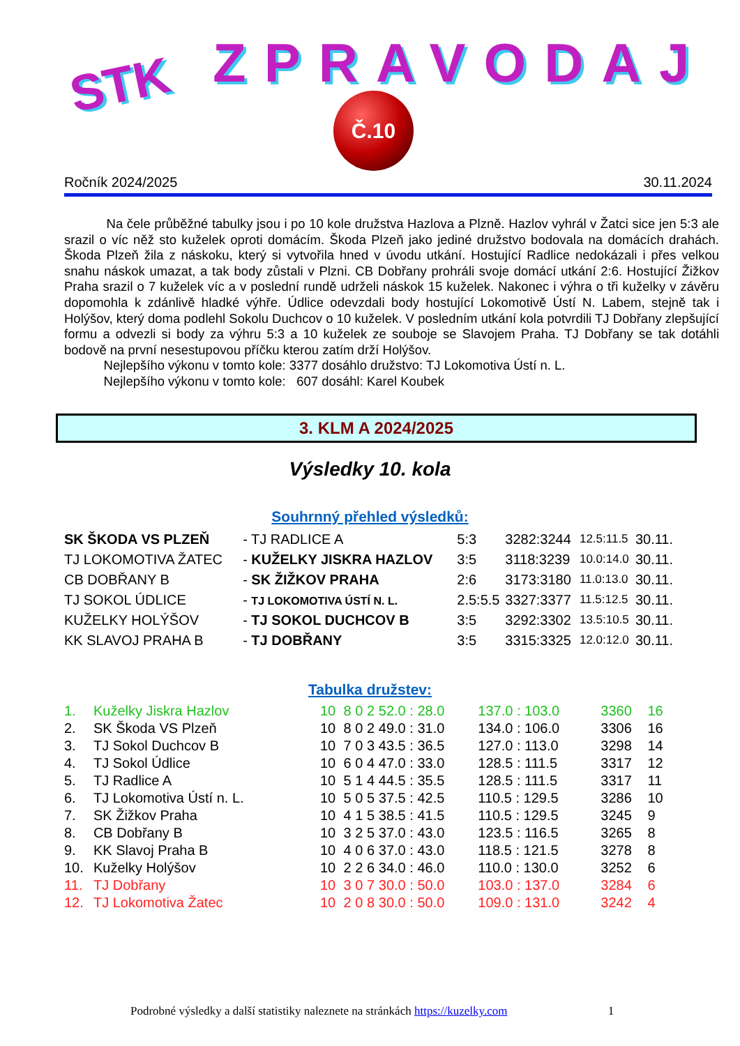STK ZPRAVODAJ
Č.10
Ročník 2024/2025 30.11.2024
Na čele průběžné tabulky jsou i po 10 kole družstva Hazlova a Plzně. Hazlov vyhrál v Žatci sice jen 5:3 ale srazil o víc něž sto kuželek oproti domácím. Škoda Plzeň jako jediné družstvo bodovala na domácích drahách. Škoda Plzeň žila z náskoku, který si vytvořila hned v úvodu utkání. Hostující Radlice nedokázali i přes velkou snahu náskok umazat, a tak body zůstali v Plzni. CB Dobřany prohráli svoje domácí utkání 2:6. Hostující Žižkov Praha srazil o 7 kuželek víc a v poslední rundě udrželi náskok 15 kuželek. Nakonec i výhra o tři kuželky v závěru dopomohla k zdánlivě hladké výhře. Údlice odevzdali body hostující Lokomotivě Ústí N. Labem, stejně tak i Holýšov, který doma podlehl Sokolu Duchcov o 10 kuželek. V posledním utkání kola potvrdili TJ Dobřany zlepšující formu a odvezli si body za výhru 5:3 a 10 kuželek ze souboje se Slavojem Praha. TJ Dobřany se tak dotáhli bodově na první nesestupovou příčku kterou zatím drží Holýšov.
Nejlepšího výkonu v tomto kole: 3377 dosáhlo družstvo: TJ Lokomotiva Ústí n. L.
Nejlepšího výkonu v tomto kole: 607 dosáhl: Karel Koubek
3. KLM A 2024/2025
Výsledky 10. kola
Souhrnný přehled výsledků:
| SK ŠKODA VS PLZEŇ | - TJ RADLICE A | 5:3 | 3282:3244 | 12.5:11.5 | 30.11. |
| TJ LOKOMOTIVA ŽATEC | - KUŽELKY JISKRA HAZLOV | 3:5 | 3118:3239 | 10.0:14.0 | 30.11. |
| CB DOBŘANY B | - SK ŽIŽKOV PRAHA | 2:6 | 3173:3180 | 11.0:13.0 | 30.11. |
| TJ SOKOL ÚDLICE | - TJ LOKOMOTIVA ÚSTÍ N. L. | 2.5:5.5 | 3327:3377 | 11.5:12.5 | 30.11. |
| KUŽELKY HOLÝŠOV | - TJ SOKOL DUCHCOV B | 3:5 | 3292:3302 | 13.5:10.5 | 30.11. |
| KK SLAVOJ PRAHA B | - TJ DOBŘANY | 3:5 | 3315:3325 | 12.0:12.0 | 30.11. |
Tabulka družstev:
| 1. | Kuželky Jiskra Hazlov | 10 | 8 | 0 | 2 | 52.0 : 28.0 | 137.0 : 103.0 | 3360 | 16 |
| 2. | SK Škoda VS Plzeň | 10 | 8 | 0 | 2 | 49.0 : 31.0 | 134.0 : 106.0 | 3306 | 16 |
| 3. | TJ Sokol Duchcov B | 10 | 7 | 0 | 3 | 43.5 : 36.5 | 127.0 : 113.0 | 3298 | 14 |
| 4. | TJ Sokol Údlice | 10 | 6 | 0 | 4 | 47.0 : 33.0 | 128.5 : 111.5 | 3317 | 12 |
| 5. | TJ Radlice A | 10 | 5 | 1 | 4 | 44.5 : 35.5 | 128.5 : 111.5 | 3317 | 11 |
| 6. | TJ Lokomotiva Ústí n. L. | 10 | 5 | 0 | 5 | 37.5 : 42.5 | 110.5 : 129.5 | 3286 | 10 |
| 7. | SK Žižkov Praha | 10 | 4 | 1 | 5 | 38.5 : 41.5 | 110.5 : 129.5 | 3245 | 9 |
| 8. | CB Dobřany B | 10 | 3 | 2 | 5 | 37.0 : 43.0 | 123.5 : 116.5 | 3265 | 8 |
| 9. | KK Slavoj Praha B | 10 | 4 | 0 | 6 | 37.0 : 43.0 | 118.5 : 121.5 | 3278 | 8 |
| 10. | Kuželky Holýšov | 10 | 2 | 2 | 6 | 34.0 : 46.0 | 110.0 : 130.0 | 3252 | 6 |
| 11. | TJ Dobřany | 10 | 3 | 0 | 7 | 30.0 : 50.0 | 103.0 : 137.0 | 3284 | 6 |
| 12. | TJ Lokomotiva Žatec | 10 | 2 | 0 | 8 | 30.0 : 50.0 | 109.0 : 131.0 | 3242 | 4 |
Podrobné výsledky a další statistiky naleznete na stránkách https://kuzelky.com 1